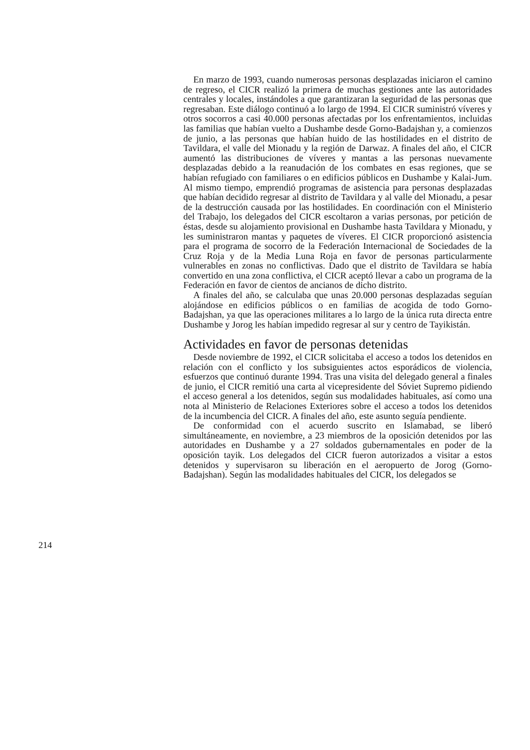En marzo de 1993, cuando numerosas personas desplazadas iniciaron el camino de regreso, el CICR realizó la primera de muchas gestiones ante las autoridades centrales y locales, instándoles a que garantizaran la seguridad de las personas que regresaban. Este diálogo continuó a lo largo de 1994. El CICR suministró víveres y otros socorros a casi 40.000 personas afectadas por los enfrentamientos, incluidas las familias que habían vuelto a Dushambe desde Gorno-Badajshan y, a comienzos de junio, a las personas que habían huido de las hostilidades en el distrito de Tavildara, el valle del Mionadu y la región de Darwaz. A finales del año, el CICR aumentó las distribuciones de víveres y mantas a las personas nuevamente desplazadas debido a la reanudación de los combates en esas regiones, que se habían refugiado con familiares o en edificios públicos en Dushambe y Kalai-Jum. Al mismo tiempo, emprendió programas de asistencia para personas desplazadas que habían decidido regresar al distrito de Tavildara y al valle del Mionadu, a pesar de la destrucción causada por las hostilidades. En coordinación con el Ministerio del Trabajo, los delegados del CICR escoltaron a varias personas, por petición de éstas, desde su alojamiento provisional en Dushambe hasta Tavildara y Mionadu, y les suministraron mantas y paquetes de víveres. El CICR proporcionó asistencia para el programa de socorro de la Federación Internacional de Sociedades de la Cruz Roja y de la Media Luna Roja en favor de personas particularmente vulnerables en zonas no conflictivas. Dado que el distrito de Tavildara se había convertido en una zona conflictiva, el CICR aceptó llevar a cabo un programa de la Federación en favor de cientos de ancianos de dicho distrito.
A finales del año, se calculaba que unas 20.000 personas desplazadas seguían alojándose en edificios públicos o en familias de acogida de todo Gorno-Badajshan, ya que las operaciones militares a lo largo de la única ruta directa entre Dushambe y Jorog les habían impedido regresar al sur y centro de Tayikistán.
Actividades en favor de personas detenidas
Desde noviembre de 1992, el CICR solicitaba el acceso a todos los detenidos en relación con el conflicto y los subsiguientes actos esporádicos de violencia, esfuerzos que continuó durante 1994. Tras una visita del delegado general a finales de junio, el CICR remitió una carta al vicepresidente del Sóviet Supremo pidiendo el acceso general a los detenidos, según sus modalidades habituales, así como una nota al Ministerio de Relaciones Exteriores sobre el acceso a todos los detenidos de la incumbencia del CICR. A finales del año, este asunto seguía pendiente.
De conformidad con el acuerdo suscrito en Islamabad, se liberó simultáneamente, en noviembre, a 23 miembros de la oposición detenidos por las autoridades en Dushambe y a 27 soldados gubernamentales en poder de la oposición tayik. Los delegados del CICR fueron autorizados a visitar a estos detenidos y supervisaron su liberación en el aeropuerto de Jorog (Gorno-Badajshan). Según las modalidades habituales del CICR, los delegados se
214